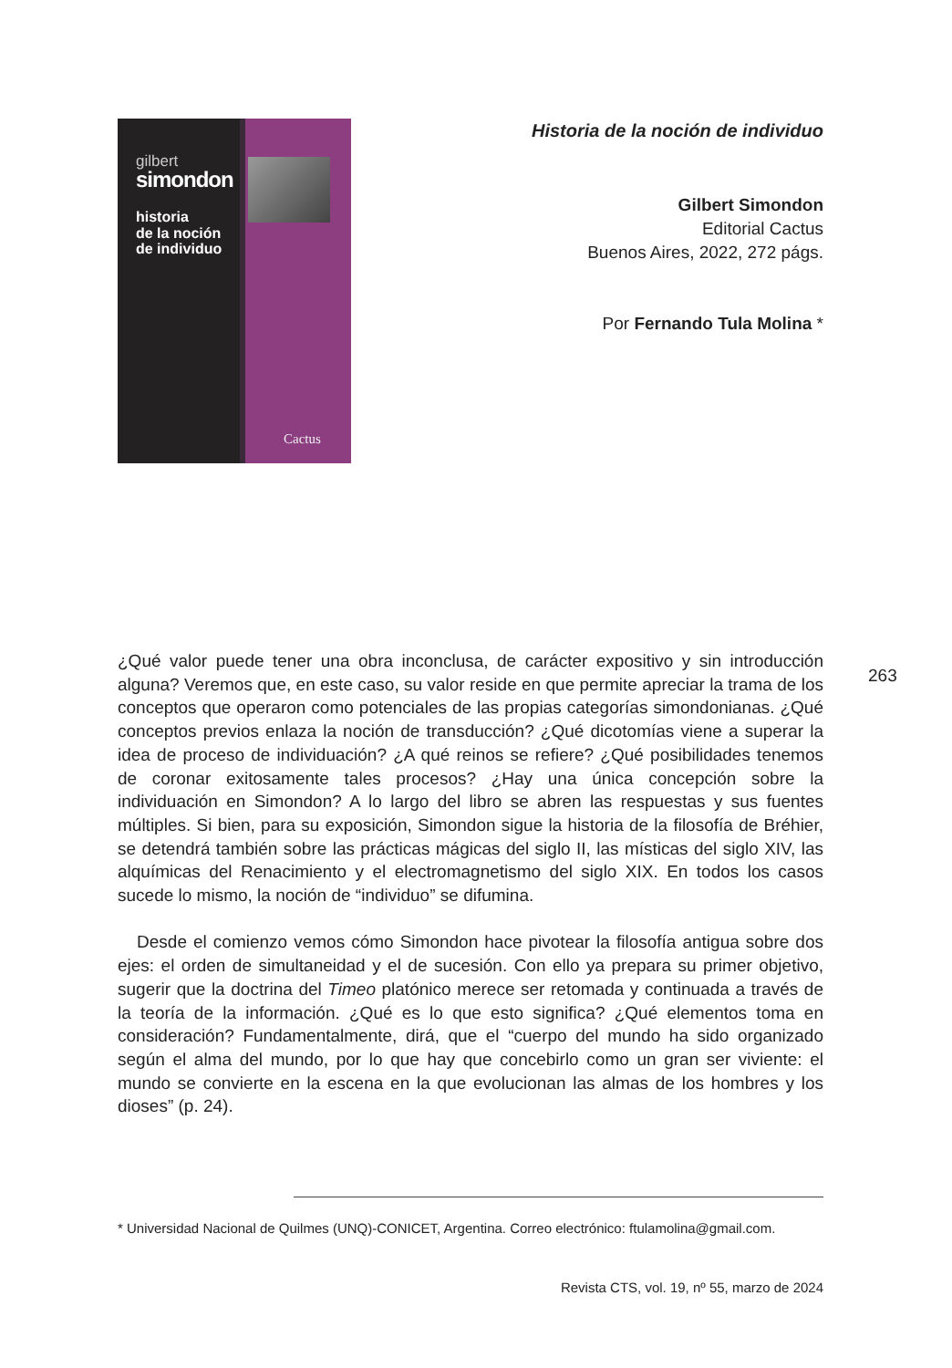gilbert
simondon
historia
de la noción
de individuo
Cactus
Historia de la noción de individuo
Gilbert Simondon
Editorial Cactus
Buenos Aires, 2022, 272 págs.
Por Fernando Tula Molina *
263
¿Qué valor puede tener una obra inconclusa, de carácter expositivo y sin introducción alguna? Veremos que, en este caso, su valor reside en que permite apreciar la trama de los conceptos que operaron como potenciales de las propias categorías simondonianas. ¿Qué conceptos previos enlaza la noción de transducción? ¿Qué dicotomías viene a superar la idea de proceso de individuación? ¿A qué reinos se refiere? ¿Qué posibilidades tenemos de coronar exitosamente tales procesos? ¿Hay una única concepción sobre la individuación en Simondon? A lo largo del libro se abren las respuestas y sus fuentes múltiples. Si bien, para su exposición, Simondon sigue la historia de la filosofía de Bréhier, se detendrá también sobre las prácticas mágicas del siglo II, las místicas del siglo XIV, las alquímicas del Renacimiento y el electromagnetismo del siglo XIX. En todos los casos sucede lo mismo, la noción de “individuo” se difumina.
Desde el comienzo vemos cómo Simondon hace pivotear la filosofía antigua sobre dos ejes: el orden de simultaneidad y el de sucesión. Con ello ya prepara su primer objetivo, sugerir que la doctrina del Timeo platónico merece ser retomada y continuada a través de la teoría de la información. ¿Qué es lo que esto significa? ¿Qué elementos toma en consideración? Fundamentalmente, dirá, que el “cuerpo del mundo ha sido organizado según el alma del mundo, por lo que hay que concebirlo como un gran ser viviente: el mundo se convierte en la escena en la que evolucionan las almas de los hombres y los dioses” (p. 24).
* Universidad Nacional de Quilmes (UNQ)-CONICET, Argentina. Correo electrónico: ftulamolina@gmail.com.
Revista CTS, vol. 19, nº 55, marzo de 2024